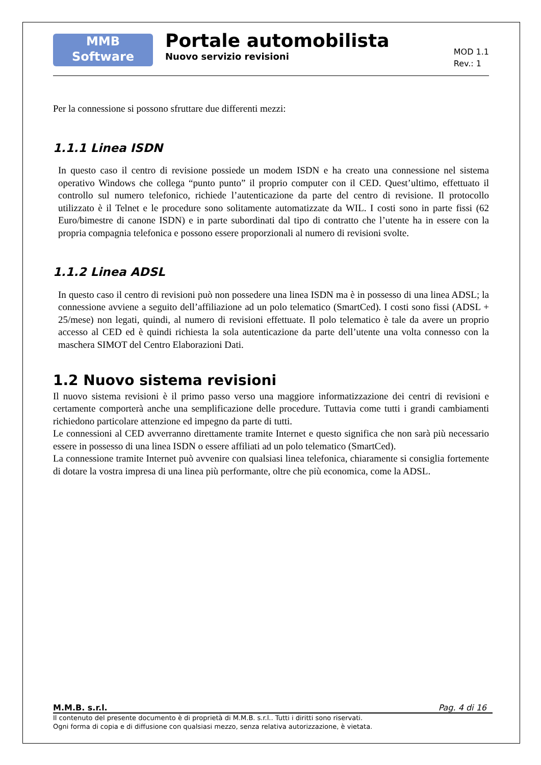MMB
Software
Portale automobilista
Nuovo servizio revisioni
MOD 1.1
Rev.: 1
Per la connessione si possono sfruttare due differenti mezzi:
1.1.1 Linea ISDN
In questo caso il centro di revisione possiede un modem ISDN e ha creato una connessione nel sistema operativo Windows che collega “punto punto” il proprio computer con il CED. Quest’ultimo, effettuato il controllo sul numero telefonico, richiede l’autenticazione da parte del centro di revisione. Il protocollo utilizzato è il Telnet e le procedure sono solitamente automatizzate da WIL. I costi sono in parte fissi (62 Euro/bimestre di canone ISDN) e in parte subordinati dal tipo di contratto che l’utente ha in essere con la propria compagnia telefonica e possono essere proporzionali al numero di revisioni svolte.
1.1.2 Linea ADSL
In questo caso il centro di revisioni può non possedere una linea ISDN ma è in possesso di una linea ADSL; la connessione avviene a seguito dell’affiliazione ad un polo telematico (SmartCed). I costi sono fissi (ADSL + 25/mese) non legati, quindi, al numero di revisioni effettuate. Il polo telematico è tale da avere un proprio accesso al CED ed è quindi richiesta la sola autenticazione da parte dell’utente una volta connesso con la maschera SIMOT del Centro Elaborazioni Dati.
1.2 Nuovo sistema revisioni
Il nuovo sistema revisioni è il primo passo verso una maggiore informatizzazione dei centri di revisioni e certamente comporterà anche una semplificazione delle procedure. Tuttavia come tutti i grandi cambiamenti richiedono particolare attenzione ed impegno da parte di tutti.
Le connessioni al CED avverranno direttamente tramite Internet e questo significa che non sarà più necessario essere in possesso di una linea ISDN o essere affiliati ad un polo telematico (SmartCed).
La connessione tramite Internet può avvenire con qualsiasi linea telefonica, chiaramente si consiglia fortemente di dotare la vostra impresa di una linea più performante, oltre che più economica, come la ADSL.
M.M.B. s.r.l. Pag. 4 di 16
Il contenuto del presente documento è di proprietà di M.M.B. s.r.l.. Tutti i diritti sono riservati.
Ogni forma di copia e di diffusione con qualsiasi mezzo, senza relativa autorizzazione, è vietata.